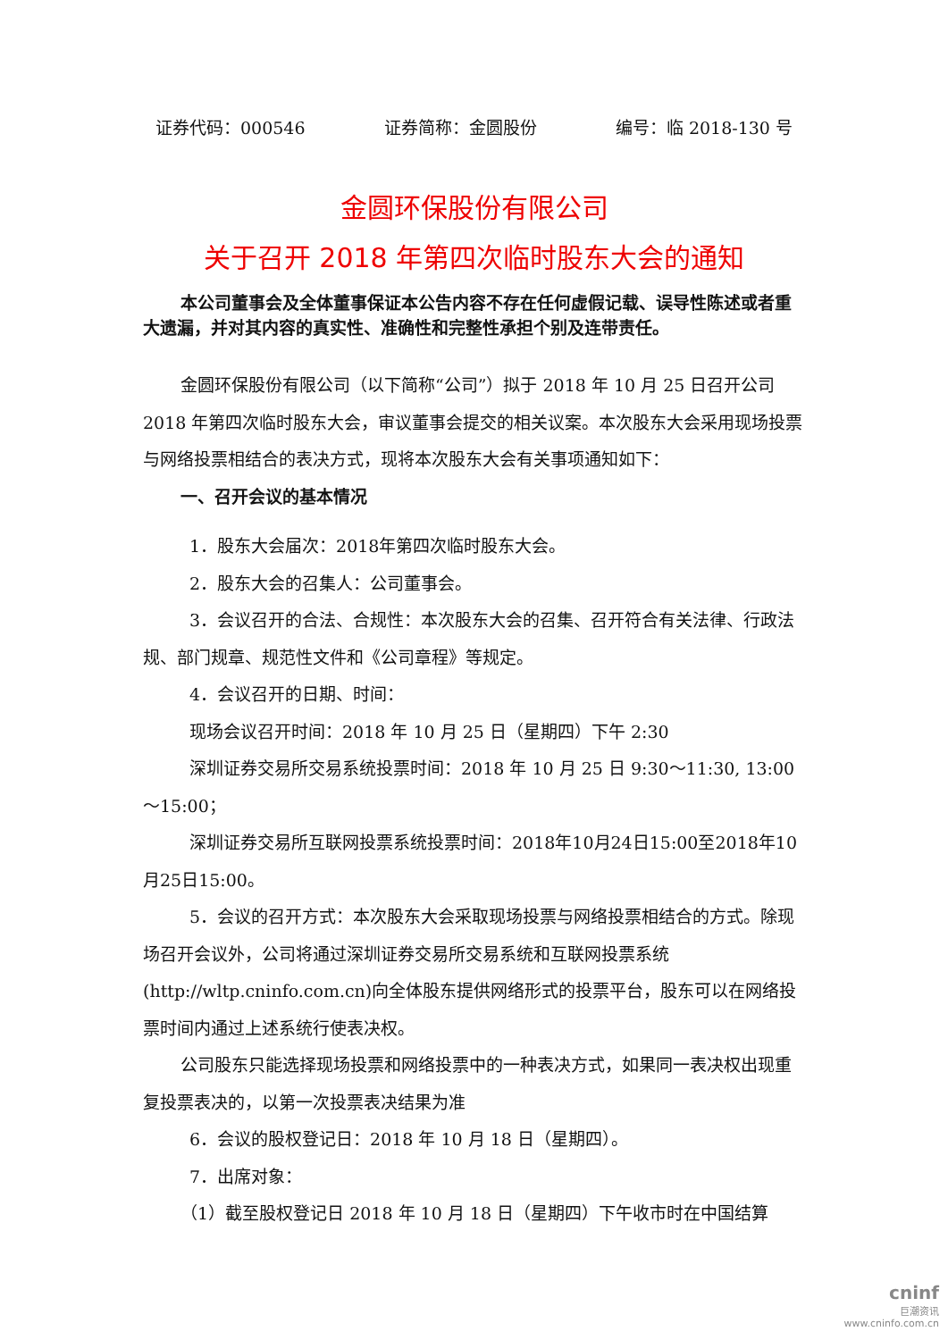证券代码：000546 证券简称：金圆股份 编号：临 2018-130 号
金圆环保股份有限公司
关于召开 2018 年第四次临时股东大会的通知
本公司董事会及全体董事保证本公告内容不存在任何虚假记载、误导性陈述或者重大遗漏，并对其内容的真实性、准确性和完整性承担个别及连带责任。
金圆环保股份有限公司（以下简称“公司”）拟于 2018 年 10 月 25 日召开公司 2018 年第四次临时股东大会，审议董事会提交的相关议案。本次股东大会采用现场投票与网络投票相结合的表决方式，现将本次股东大会有关事项通知如下：
一、召开会议的基本情况
1．股东大会届次：2018年第四次临时股东大会。
2．股东大会的召集人：公司董事会。
3．会议召开的合法、合规性：本次股东大会的召集、召开符合有关法律、行政法规、部门规章、规范性文件和《公司章程》等规定。
4．会议召开的日期、时间：
现场会议召开时间：2018 年 10 月 25 日（星期四）下午 2:30
深圳证券交易所交易系统投票时间：2018 年 10 月 25 日 9:30～11:30, 13:00～15:00；
深圳证券交易所互联网投票系统投票时间：2018年10月24日15:00至2018年10月25日15:00。
5．会议的召开方式：本次股东大会采取现场投票与网络投票相结合的方式。除现场召开会议外，公司将通过深圳证券交易所交易系统和互联网投票系统(http://wltp.cninfo.com.cn)向全体股东提供网络形式的投票平台，股东可以在网络投票时间内通过上述系统行使表决权。
公司股东只能选择现场投票和网络投票中的一种表决方式，如果同一表决权出现重复投票表决的，以第一次投票表决结果为准
6．会议的股权登记日：2018 年 10 月 18 日（星期四）。
7．出席对象：
（1）截至股权登记日 2018 年 10 月 18 日（星期四）下午收市时在中国结算
cninf
巨潮资讯
www.cninfo.com.cn